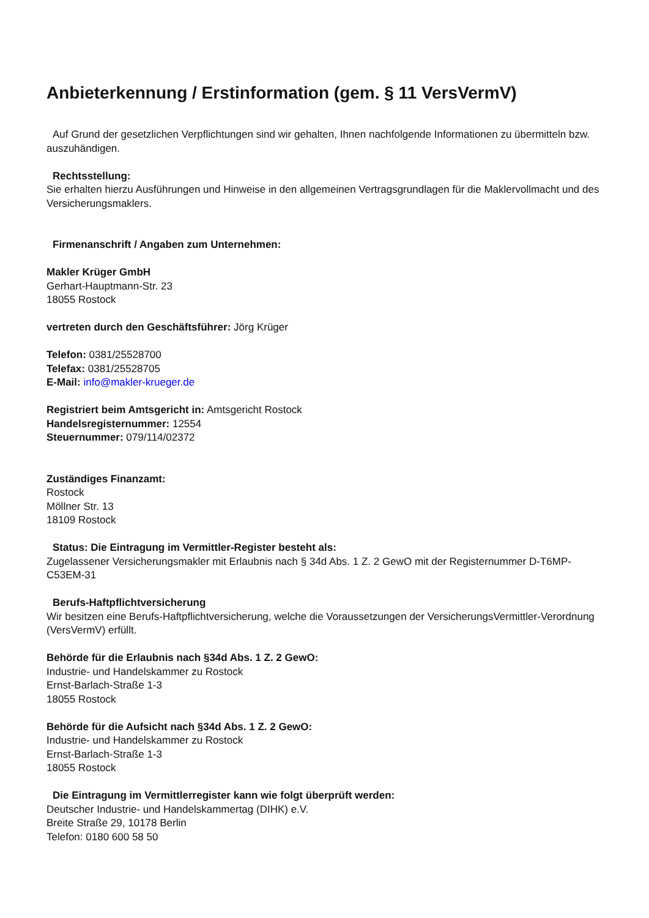Anbieterkennung / Erstinformation (gem. § 11 VersVermV)
Auf Grund der gesetzlichen Verpflichtungen sind wir gehalten, Ihnen nachfolgende Informationen zu übermitteln bzw. auszuhändigen.
Rechtsstellung:
Sie erhalten hierzu Ausführungen und Hinweise in den allgemeinen Vertragsgrundlagen für die Maklervollmacht und des Versicherungsmaklers.
Firmenanschrift / Angaben zum Unternehmen:
Makler Krüger GmbH
Gerhart-Hauptmann-Str. 23
18055 Rostock
vertreten durch den Geschäftsführer: Jörg Krüger
Telefon: 0381/25528700
Telefax: 0381/25528705
E-Mail: info@makler-krueger.de
Registriert beim Amtsgericht in: Amtsgericht Rostock
Handelsregisternummer: 12554
Steuernummer: 079/114/02372
Zuständiges Finanzamt:
Rostock
Möllner Str. 13
18109 Rostock
Status: Die Eintragung im Vermittler-Register besteht als:
Zugelassener Versicherungsmakler mit Erlaubnis nach § 34d Abs. 1 Z. 2 GewO mit der Registernummer D-T6MP-C53EM-31
Berufs-Haftpflichtversicherung
Wir besitzen eine Berufs-Haftpflichtversicherung, welche die Voraussetzungen der VersicherungsVermittler-Verordnung (VersVermV) erfüllt.
Behörde für die Erlaubnis nach §34d Abs. 1 Z. 2 GewO:
Industrie- und Handelskammer zu Rostock
Ernst-Barlach-Straße 1-3
18055 Rostock
Behörde für die Aufsicht nach §34d Abs. 1 Z. 2 GewO:
Industrie- und Handelskammer zu Rostock
Ernst-Barlach-Straße 1-3
18055 Rostock
Die Eintragung im Vermittlerregister kann wie folgt überprüft werden:
Deutscher Industrie- und Handelskammertag (DIHK) e.V.
Breite Straße 29, 10178 Berlin
Telefon: 0180 600 58 50